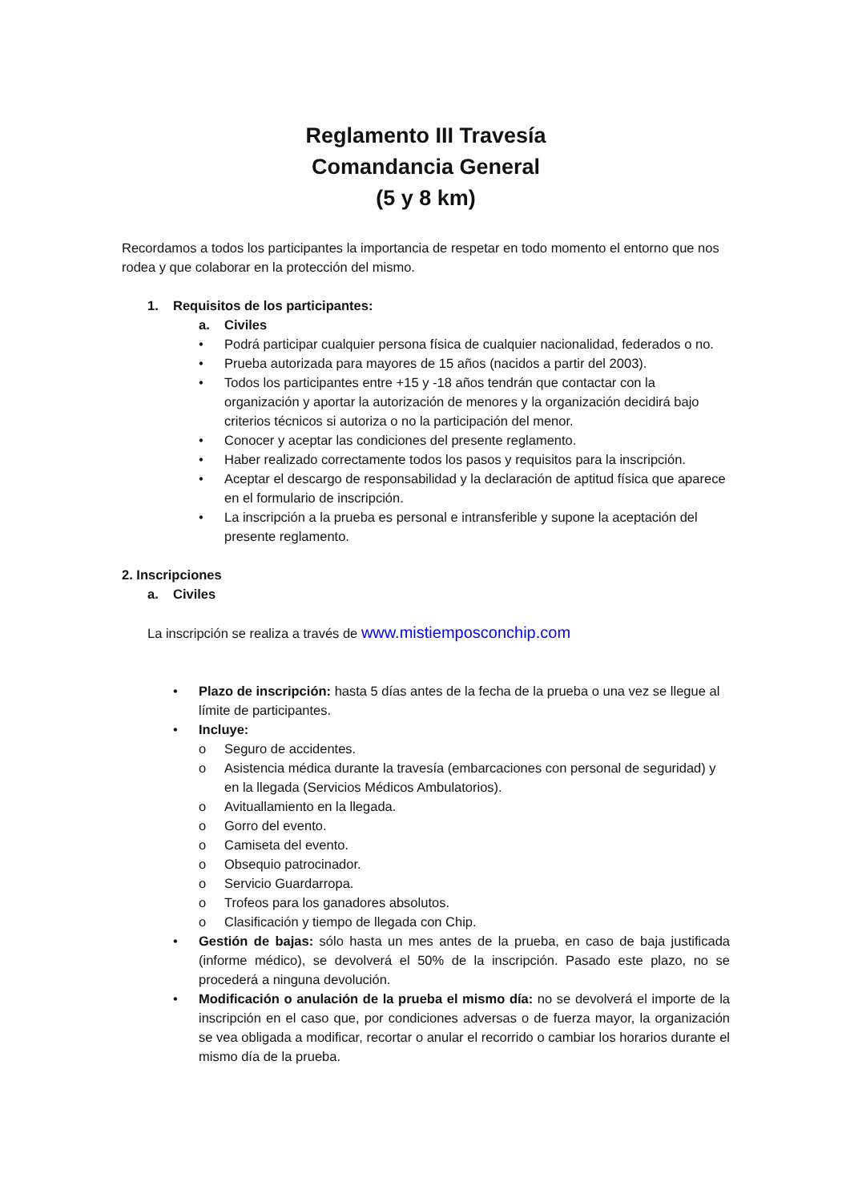Reglamento III Travesía
Comandancia General
(5 y 8 km)
Recordamos a todos los participantes la importancia de respetar en todo momento el entorno que nos rodea y que colaborar en la protección del mismo.
1. Requisitos de los participantes:
a. Civiles
• Podrá participar cualquier persona física de cualquier nacionalidad, federados o no.
• Prueba autorizada para mayores de 15 años (nacidos a partir del 2003).
• Todos los participantes entre +15 y -18 años tendrán que contactar con la organización y aportar la autorización de menores y la organización decidirá bajo criterios técnicos si autoriza o no la participación del menor.
• Conocer y aceptar las condiciones del presente reglamento.
• Haber realizado correctamente todos los pasos y requisitos para la inscripción.
• Aceptar el descargo de responsabilidad y la declaración de aptitud física que aparece en el formulario de inscripción.
• La inscripción a la prueba es personal e intransferible y supone la aceptación del presente reglamento.
2. Inscripciones
a. Civiles
La inscripción se realiza a través de www.mistiemposconchip.com
• Plazo de inscripción: hasta 5 días antes de la fecha de la prueba o una vez se llegue al límite de participantes.
• Incluye:
o Seguro de accidentes.
o Asistencia médica durante la travesía (embarcaciones con personal de seguridad) y en la llegada (Servicios Médicos Ambulatorios).
o Avituallamiento en la llegada.
o Gorro del evento.
o Camiseta del evento.
o Obsequio patrocinador.
o Servicio Guardarropa.
o Trofeos para los ganadores absolutos.
o Clasificación y tiempo de llegada con Chip.
• Gestión de bajas: sólo hasta un mes antes de la prueba, en caso de baja justificada (informe médico), se devolverá el 50% de la inscripción. Pasado este plazo, no se procederá a ninguna devolución.
• Modificación o anulación de la prueba el mismo día: no se devolverá el importe de la inscripción en el caso que, por condiciones adversas o de fuerza mayor, la organización se vea obligada a modificar, recortar o anular el recorrido o cambiar los horarios durante el mismo día de la prueba.